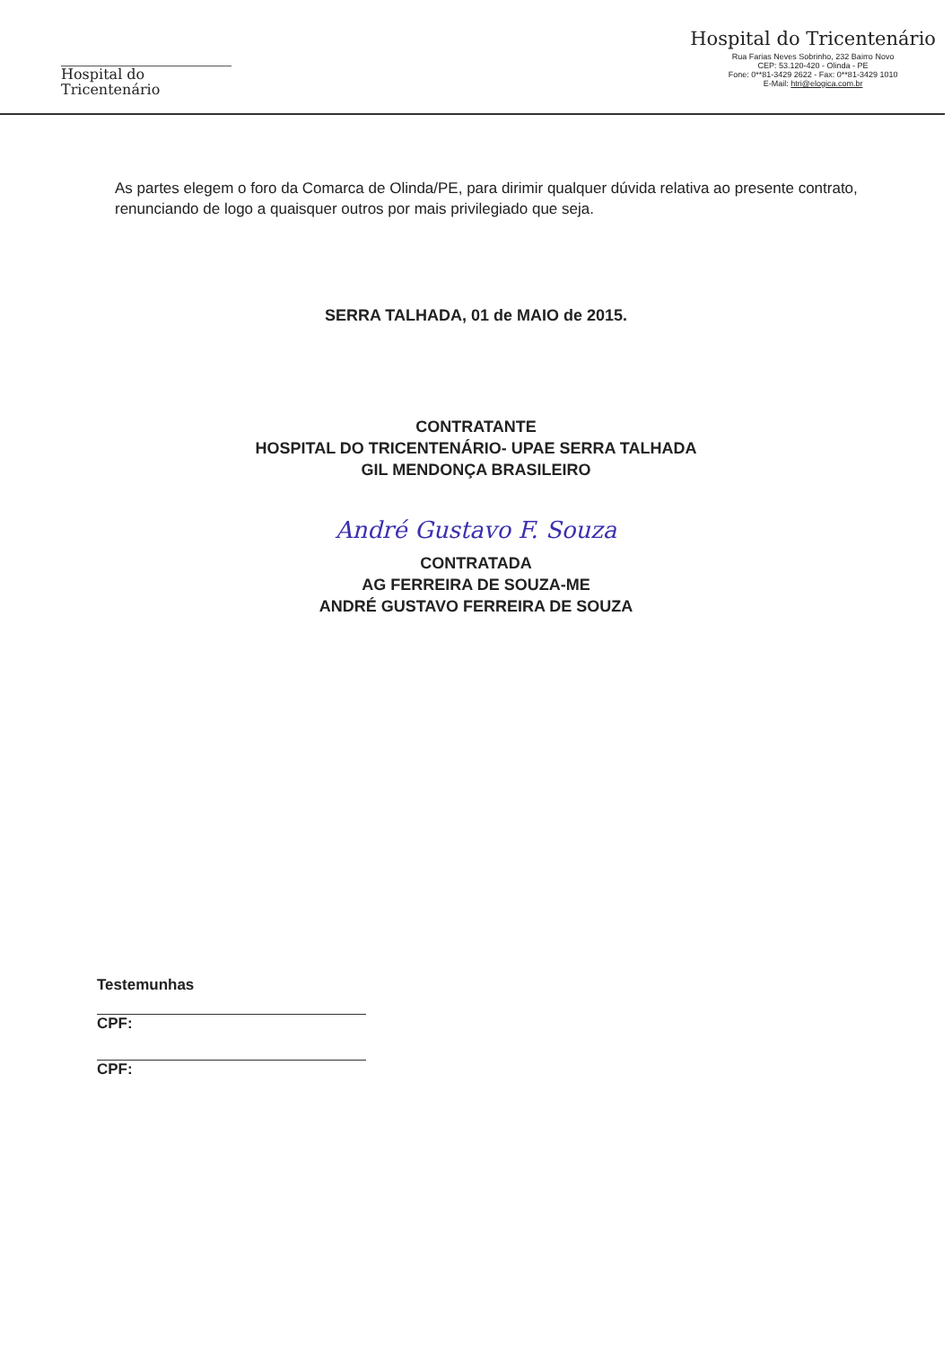Hospital do
Tricentenário
Hospital do Tricentenário
Rua Farias Neves Sobrinho, 232 Bairro Novo
CEP: 53.120-420 - Olinda - PE
Fone: 0**81-3429 2622 - Fax: 0**81-3429 1010
E-Mail: htri@elogica.com.br
As partes elegem o foro da Comarca de Olinda/PE, para dirimir qualquer dúvida relativa ao presente contrato, renunciando de logo a quaisquer outros por mais privilegiado que seja.
SERRA TALHADA, 01 de MAIO de 2015.
CONTRATANTE
HOSPITAL DO TRICENTENÁRIO- UPAE SERRA TALHADA
GIL MENDONÇA BRASILEIRO
André Gustavo F. Souza
CONTRATADA
AG FERREIRA DE SOUZA-ME
ANDRÉ GUSTAVO FERREIRA DE SOUZA
Testemunhas
CPF:
CPF: